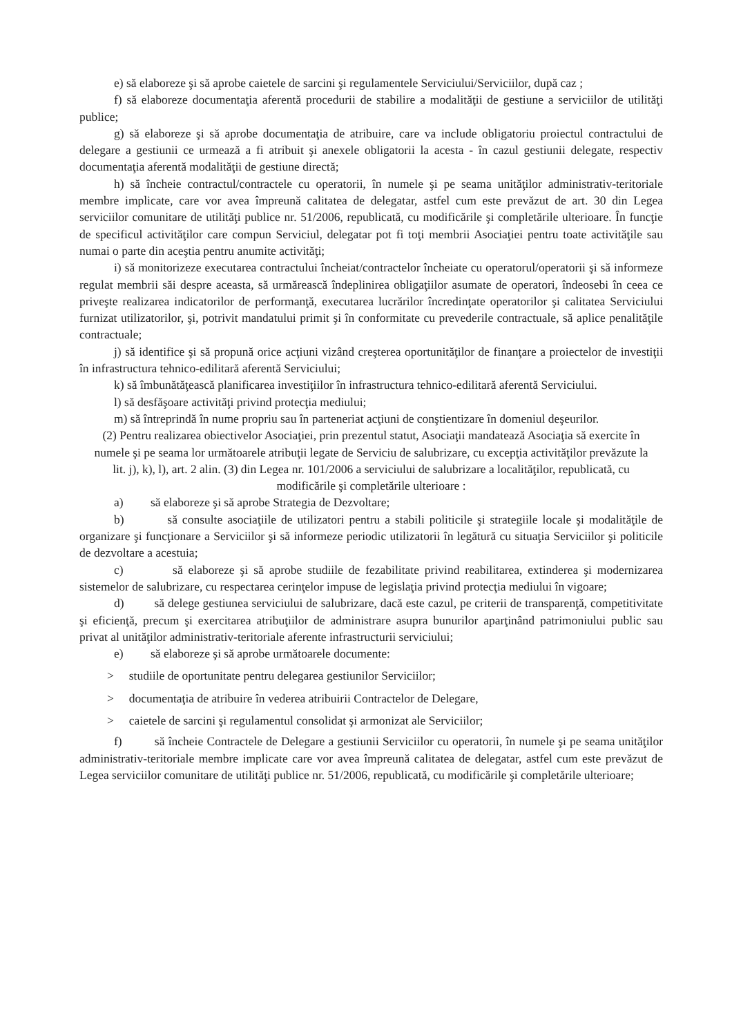e) să elaboreze şi să aprobe caietele de sarcini şi regulamentele Serviciului/Serviciilor, după caz ;
f) să elaboreze documentaţia aferentă procedurii de stabilire a modalităţii de gestiune a serviciilor de utilităţi publice;
g) să elaboreze şi să aprobe documentaţia de atribuire, care va include obligatoriu proiectul contractului de delegare a gestiunii ce urmează a fi atribuit şi anexele obligatorii la acesta - în cazul gestiunii delegate, respectiv documentaţia aferentă modalităţii de gestiune directă;
h) să încheie contractul/contractele cu operatorii, în numele şi pe seama unităţilor administrativ-teritoriale membre implicate, care vor avea împreună calitatea de delegatar, astfel cum este prevăzut de art. 30 din Legea serviciilor comunitare de utilităţi publice nr. 51/2006, republicată, cu modificările şi completările ulterioare. În funcţie de specificul activităţilor care compun Serviciul, delegatar pot fi toţi membrii Asociaţiei pentru toate activităţile sau numai o parte din aceştia pentru anumite activităţi;
i) să monitorizeze executarea contractului încheiat/contractelor încheiate cu operatorul/operatorii şi să informeze regulat membrii săi despre aceasta, să urmărească îndeplinirea obligaţiilor asumate de operatori, îndeosebi în ceea ce priveşte realizarea indicatorilor de performanţă, executarea lucrărilor încredinţate operatorilor şi calitatea Serviciului furnizat utilizatorilor, şi, potrivit mandatului primit şi în conformitate cu prevederile contractuale, să aplice penalităţile contractuale;
j) să identifice şi să propună orice acţiuni vizând creşterea oportunităţilor de finanţare a proiectelor de investiţii în infrastructura tehnico-edilitară aferentă Serviciului;
k) să îmbunătăţească planificarea investiţiilor în infrastructura tehnico-edilitară aferentă Serviciului.
l) să desfăşoare activităţi privind protecţia mediului;
m) să întreprindă în nume propriu sau în parteneriat acţiuni de conştientizare în domeniul deşeurilor.
(2) Pentru realizarea obiectivelor Asociaţiei, prin prezentul statut, Asociaţii mandatează Asociaţia să exercite în numele şi pe seama lor următoarele atribuţii legate de Serviciu de salubrizare, cu excepţia activităţilor prevăzute la lit. j), k), l), art. 2 alin. (3) din Legea nr. 101/2006 a serviciului de salubrizare a localităţilor, republicată, cu modificările şi completările ulterioare :
a) să elaboreze şi să aprobe Strategia de Dezvoltare;
b) să consulte asociaţiile de utilizatori pentru a stabili politicile şi strategiile locale şi modalităţile de organizare şi funcţionare a Serviciilor şi să informeze periodic utilizatorii în legătură cu situaţia Serviciilor şi politicile de dezvoltare a acestuia;
c) să elaboreze şi să aprobe studiile de fezabilitate privind reabilitarea, extinderea şi modernizarea sistemelor de salubrizare, cu respectarea cerinţelor impuse de legislaţia privind protecţia mediului în vigoare;
d) să delege gestiunea serviciului de salubrizare, dacă este cazul, pe criterii de transparenţă, competitivitate şi eficienţă, precum şi exercitarea atribuţiilor de administrare asupra bunurilor aparţinând patrimoniului public sau privat al unităţilor administrativ-teritoriale aferente infrastructurii serviciului;
e) să elaboreze şi să aprobe următoarele documente:
> studiile de oportunitate pentru delegarea gestiunilor Serviciilor;
> documentaţia de atribuire în vederea atribuirii Contractelor de Delegare,
> caietele de sarcini şi regulamentul consolidat şi armonizat ale Serviciilor;
f) să încheie Contractele de Delegare a gestiunii Serviciilor cu operatorii, în numele şi pe seama unităţilor administrativ-teritoriale membre implicate care vor avea împreună calitatea de delegatar, astfel cum este prevăzut de Legea serviciilor comunitare de utilităţi publice nr. 51/2006, republicată, cu modificările şi completările ulterioare;